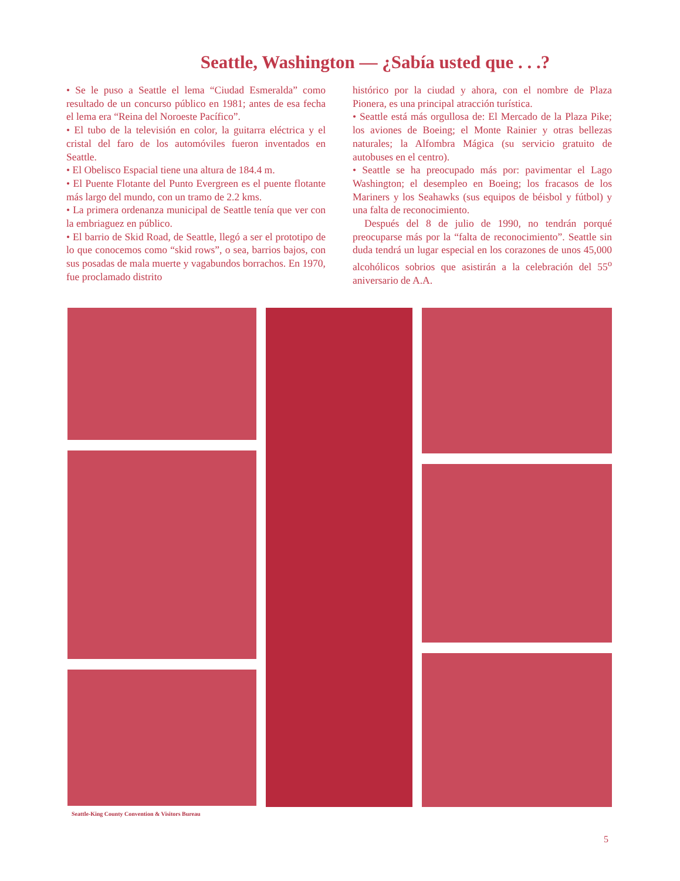Seattle, Washington — ¿Sabía usted que . . .?
• Se le puso a Seattle el lema “Ciudad Esmeralda” como resultado de un concurso público en 1981; antes de esa fecha el lema era “Reina del Noroeste Pacífico”.
• El tubo de la televisión en color, la guitarra eléctrica y el cristal del faro de los automóviles fueron inventados en Seattle.
• El Obelisco Espacial tiene una altura de 184.4 m.
• El Puente Flotante del Punto Evergreen es el puente flotante más largo del mundo, con un tramo de 2.2 kms.
• La primera ordenanza municipal de Seattle tenía que ver con la embriaguez en público.
• El barrio de Skid Road, de Seattle, llegó a ser el prototipo de lo que conocemos como “skid rows”, o sea, barrios bajos, con sus posadas de mala muerte y vagabundos borrachos. En 1970, fue proclamado distrito
histórico por la ciudad y ahora, con el nombre de Plaza Pionera, es una principal atracción turística.
• Seattle está más orgullosa de: El Mercado de la Plaza Pike; los aviones de Boeing; el Monte Rainier y otras bellezas naturales; la Alfombra Mágica (su servicio gratuito de autobuses en el centro).
• Seattle se ha preocupado más por: pavimentar el Lago Washington; el desempleo en Boeing; los fracasos de los Mariners y los Seahawks (sus equipos de béisbol y fútbol) y una falta de reconocimiento.
Después del 8 de julio de 1990, no tendrán porqué preocuparse más por la “falta de reconocimiento”. Seattle sin duda tendrá un lugar especial en los corazones de unos 45,000 alcohólicos sobrios que asistirán a la celebración del 55<sup>o</sup> aniversario de A.A.
Seattle-King County Convention & Visitors Bureau
5